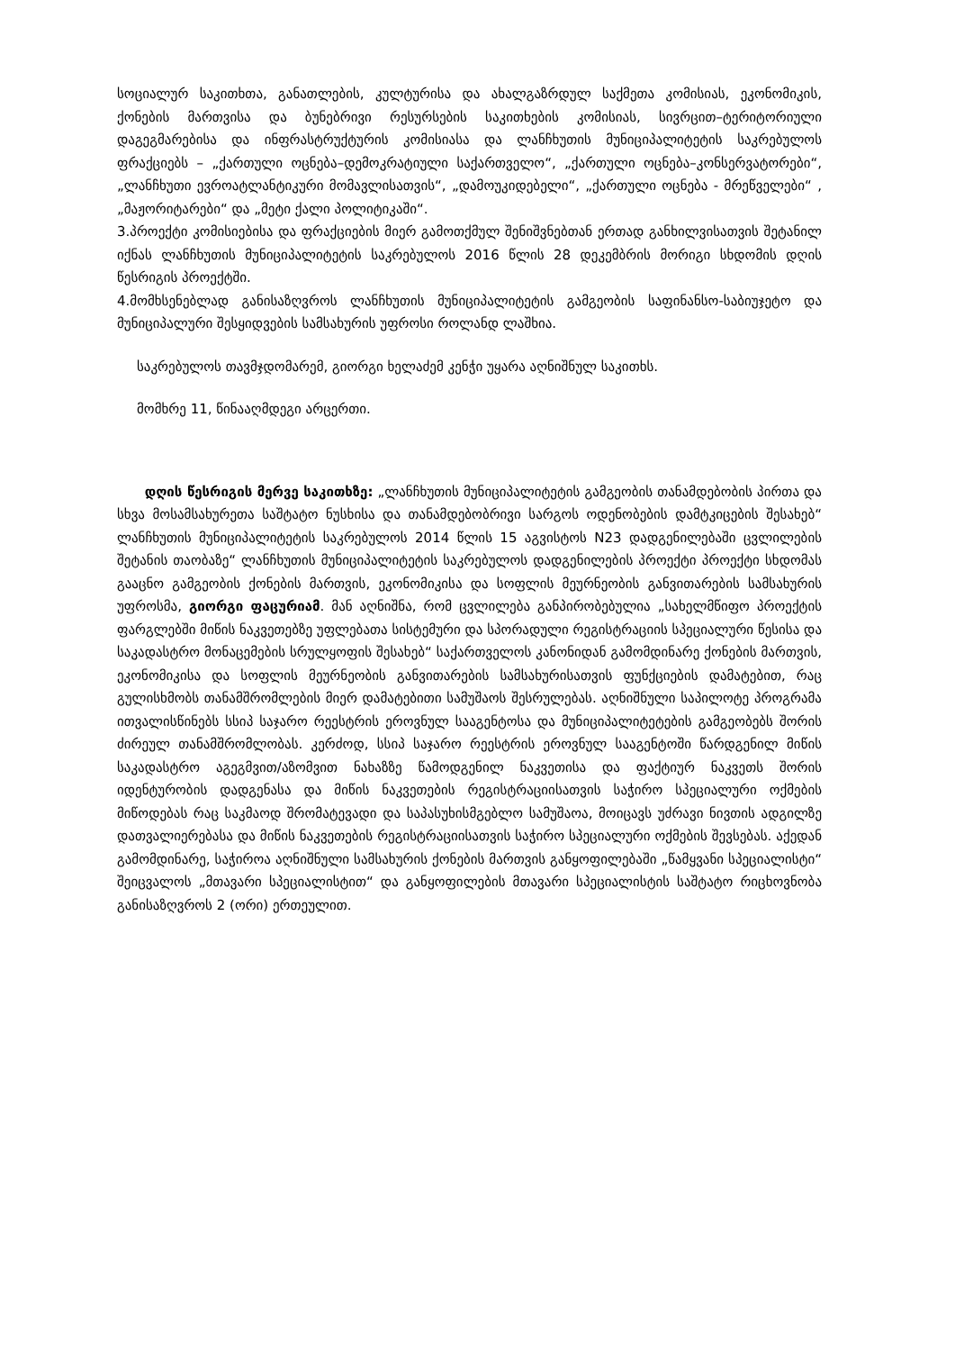სოციალურ საკითხთა, განათლების, კულტურისა და ახალგაზრდულ საქმეთა კომისიას, ეკონომიკის, ქონების მართვისა და ბუნებრივი რესურსების საკითხების კომისიას, სივრცით–ტერიტორიული დაგეგმარებისა და ინფრასტრუქტურის კომისიასა და ლანჩხუთის მუნიციპალიტეტის საკრებულოს ფრაქციებს – „ქართული ოცნება–დემოკრატიული საქართველო“, „ქართული ოცნება–კონსერვატორები“, „ლანჩხუთი ევროატლანტიკური მომავლისათვის“, „დამოუკიდებელი“, „ქართული ოცნება - მრეწველები“ , „მაჟორიტარები“ და „მეტი ქალი პოლიტიკაში“.
3.პროექტი კომისიებისა და ფრაქციების მიერ გამოთქმულ შენიშვნებთან ერთად განხილვისათვის შეტანილ იქნას ლანჩხუთის მუნიციპალიტეტის საკრებულოს 2016 წლის 28 დეკემბრის მორიგი სხდომის დღის წესრიგის პროექტში.
4.მომხსენებლად განისაზღვროს ლანჩხუთის მუნიციპალიტეტის გამგეობის საფინანსო-საბიუჯეტო და მუნიციპალური შესყიდვების სამსახურის უფროსი როლანდ ლაშხია.
საკრებულოს თავმჯდომარემ, გიორგი ხელაძემ კენჭი უყარა აღნიშნულ საკითხს.
მომხრე 11, წინააღმდეგი არცერთი.
დღის წესრიგის მერვე საკითხზე: „ლანჩხუთის მუნიციპალიტეტის გამგეობის თანამდებობის პირთა და სხვა მოსამსახურეთა საშტატო ნუსხისა და თანამდებობრივი სარგოს ოდენობების დამტკიცების შესახებ“ ლანჩხუთის მუნიციპალიტეტის საკრებულოს 2014 წლის 15 აგვისტოს N23 დადგენილებაში ცვლილების შეტანის თაობაზე“ ლანჩხუთის მუნიციპალიტეტის საკრებულოს დადგენილების პროექტი პროექტი სხდომას გააცნო გამგეობის ქონების მართვის, ეკონომიკისა და სოფლის მეურნეობის განვითარების სამსახურის უფროსმა, გიორგი ფაცურიამ. მან აღნიშნა, რომ ცვლილება განპირობებულია „სახელმწიფო პროექტის ფარგლებში მიწის ნაკვეთებზე უფლებათა სისტემური და სპორადული რეგისტრაციის სპეციალური წესისა და საკადასტრო მონაცემების სრულყოფის შესახებ“ საქართველოს კანონიდან გამომდინარე ქონების მართვის, ეკონომიკისა და სოფლის მეურნეობის განვითარების სამსახურისათვის ფუნქციების დამატებით, რაც გულისხმობს თანამშრომლების მიერ დამატებითი სამუშაოს შესრულებას. აღნიშნული საპილოტე პროგრამა ითვალისწინებს სსიპ საჯარო რეესტრის ეროვნულ სააგენტოსა და მუნიციპალიტეტების გამგეობებს შორის ძირეულ თანამშრომლობას. კერძოდ, სსიპ საჯარო რეესტრის ეროვნულ სააგენტოში წარდგენილ მიწის საკადასტრო აგეგმვით/აზომვით ნახაზზე წამოდგენილ ნაკვეთისა და ფაქტიურ ნაკვეთს შორის იდენტურობის დადგენასა და მიწის ნაკვეთების რეგისტრაციისათვის საჭირო სპეციალური ოქმების მიწოდებას რაც საკმაოდ შრომატევადი და საპასუხისმგებლო სამუშაოა, მოიცავს უძრავი ნივთის ადგილზე დათვალიერებასა და მიწის ნაკვეთების რეგისტრაციისათვის საჭირო სპეციალური ოქმების შევსებას. აქედან გამომდინარე, საჭიროა აღნიშნული სამსახურის ქონების მართვის განყოფილებაში „წამყვანი სპეციალისტი“ შეიცვალოს „მთავარი სპეციალისტით“ და განყოფილების მთავარი სპეციალისტის საშტატო რიცხოვნობა განისაზღვროს 2 (ორი) ერთეულით.